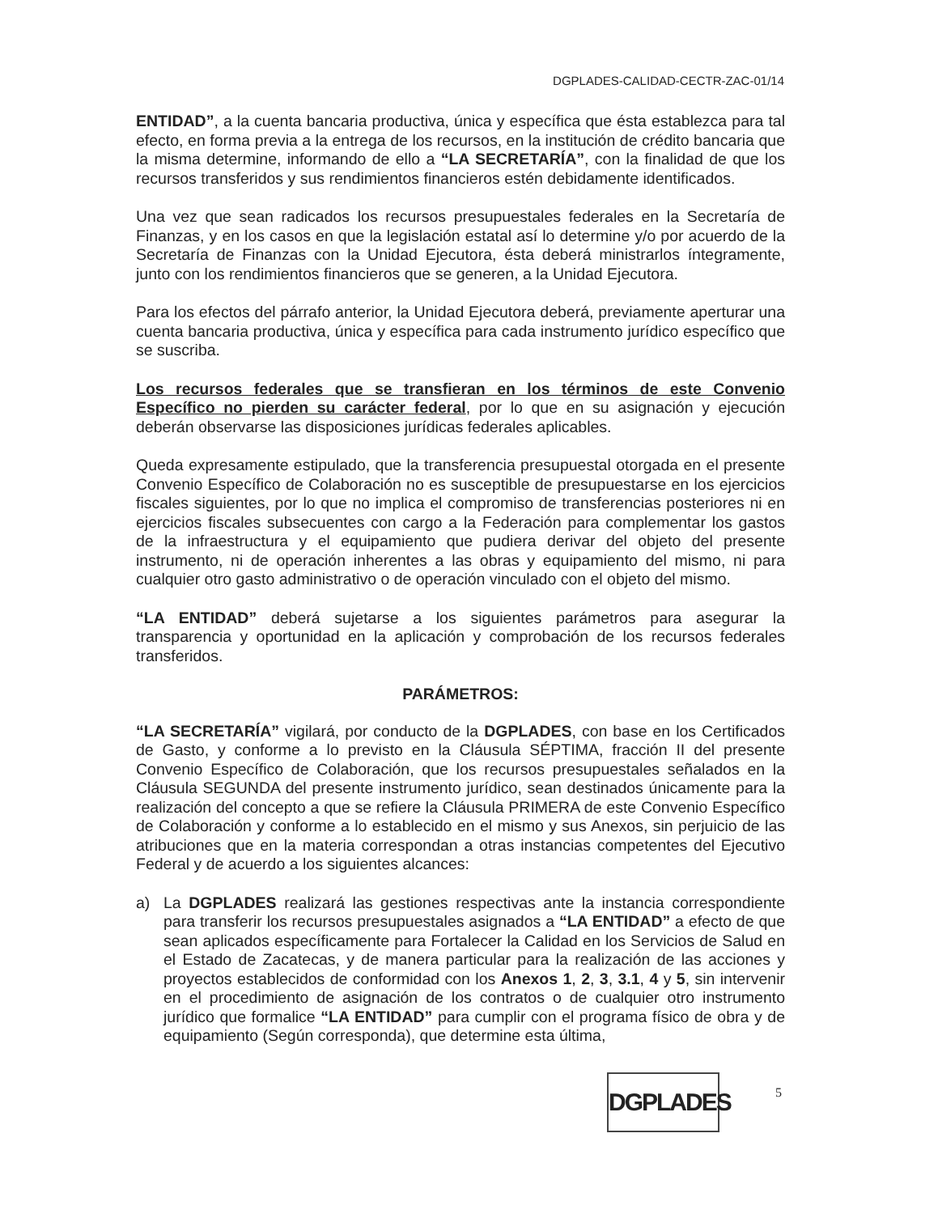DGPLADES-CALIDAD-CECTR-ZAC-01/14
ENTIDAD”, a la cuenta bancaria productiva, única y específica que ésta establezca para tal efecto, en forma previa a la entrega de los recursos, en la institución de crédito bancaria que la misma determine, informando de ello a “LA SECRETARÍA”, con la finalidad de que los recursos transferidos y sus rendimientos financieros estén debidamente identificados.
Una vez que sean radicados los recursos presupuestales federales en la Secretaría de Finanzas, y en los casos en que la legislación estatal así lo determine y/o por acuerdo de la Secretaría de Finanzas con la Unidad Ejecutora, ésta deberá ministrarlos íntegramente, junto con los rendimientos financieros que se generen, a la Unidad Ejecutora.
Para los efectos del párrafo anterior, la Unidad Ejecutora deberá, previamente aperturar una cuenta bancaria productiva, única y específica para cada instrumento jurídico específico que se suscriba.
Los recursos federales que se transfieran en los términos de este Convenio Específico no pierden su carácter federal, por lo que en su asignación y ejecución deberán observarse las disposiciones jurídicas federales aplicables.
Queda expresamente estipulado, que la transferencia presupuestal otorgada en el presente Convenio Específico de Colaboración no es susceptible de presupuestarse en los ejercicios fiscales siguientes, por lo que no implica el compromiso de transferencias posteriores ni en ejercicios fiscales subsecuentes con cargo a la Federación para complementar los gastos de la infraestructura y el equipamiento que pudiera derivar del objeto del presente instrumento, ni de operación inherentes a las obras y equipamiento del mismo, ni para cualquier otro gasto administrativo o de operación vinculado con el objeto del mismo.
“LA ENTIDAD” deberá sujetarse a los siguientes parámetros para asegurar la transparencia y oportunidad en la aplicación y comprobación de los recursos federales transferidos.
PARÁMETROS:
“LA SECRETARÍA” vigilará, por conducto de la DGPLADES, con base en los Certificados de Gasto, y conforme a lo previsto en la Cláusula SÉPTIMA, fracción II del presente Convenio Específico de Colaboración, que los recursos presupuestales señalados en la Cláusula SEGUNDA del presente instrumento jurídico, sean destinados únicamente para la realización del concepto a que se refiere la Cláusula PRIMERA de este Convenio Específico de Colaboración y conforme a lo establecido en el mismo y sus Anexos, sin perjuicio de las atribuciones que en la materia correspondan a otras instancias competentes del Ejecutivo Federal y de acuerdo a los siguientes alcances:
a) La DGPLADES realizará las gestiones respectivas ante la instancia correspondiente para transferir los recursos presupuestales asignados a “LA ENTIDAD” a efecto de que sean aplicados específicamente para Fortalecer la Calidad en los Servicios de Salud en el Estado de Zacatecas, y de manera particular para la realización de las acciones y proyectos establecidos de conformidad con los Anexos 1, 2, 3, 3.1, 4 y 5, sin intervenir en el procedimiento de asignación de los contratos o de cualquier otro instrumento jurídico que formalice “LA ENTIDAD” para cumplir con el programa físico de obra y de equipamiento (Según corresponda), que determine esta última,
DGPLADES
5